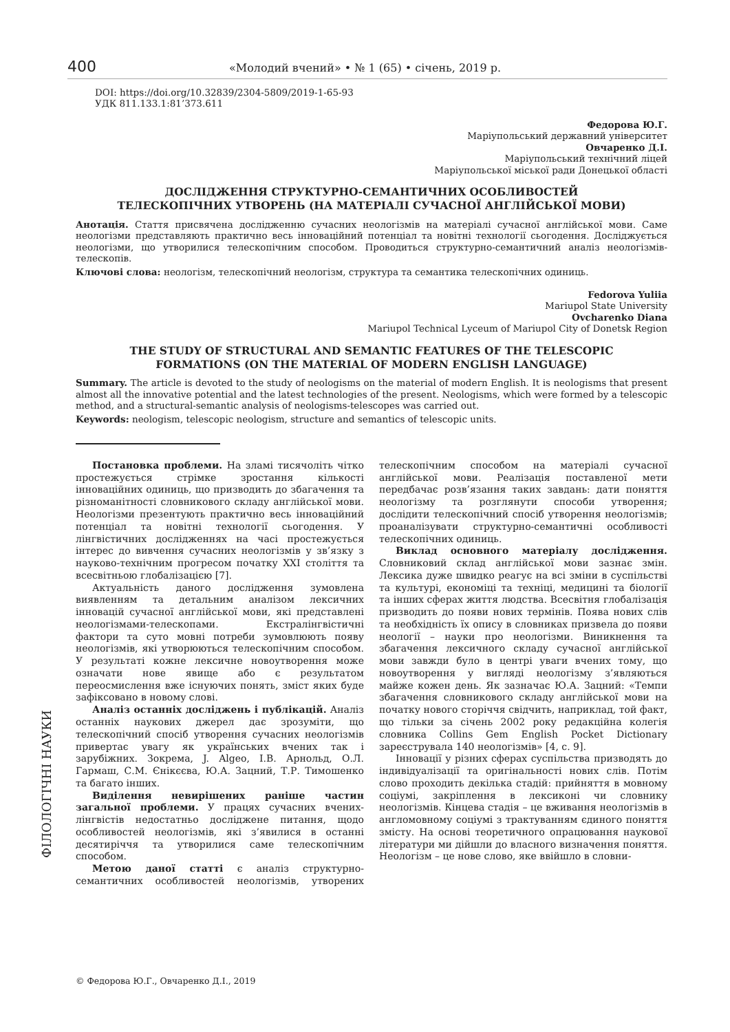400 «Молодий вчений» • № 1 (65) • січень, 2019 р.
ФІЛОЛОГІЧНІ НАУКИ
DOI: https://doi.org/10.32839/2304-5809/2019-1-65-93
УДК 811.133.1:81’373.611
Федорова Ю.Г.
Маріупольський державний університет
Овчаренко Д.І.
Маріупольський технічний ліцей
Маріупольської міської ради Донецької області
ДОСЛІДЖЕННЯ СТРУКТУРНО-СЕМАНТИЧНИХ ОСОБЛИВОСТЕЙ
ТЕЛЕСКОПІЧНИХ УТВОРЕНЬ (НА МАТЕРІАЛІ СУЧАСНОЇ АНГЛІЙСЬКОЇ МОВИ)
Анотація. Стаття присвячена дослідженню сучасних неологізмів на матеріалі сучасної англійської мови. Саме неологізми представляють практично весь інноваційний потенціал та новітні технології сьогодення. Досліджується неологізми, що утворилися телескопічним способом. Проводиться структурно-семантичний аналіз неологізмів-телескопів.
Ключові слова: неологізм, телескопічний неологізм, структура та семантика телескопічних одиниць.
Fedorova Yuliia
Mariupol State University
Ovcharenko Diana
Mariupol Technical Lyceum of Mariupol City of Donetsk Region
THE STUDY OF STRUCTURAL AND SEMANTIC FEATURES OF THE TELESCOPIC
FORMATIONS (ON THE MATERIAL OF MODERN ENGLISH LANGUAGE)
Summary. The article is devoted to the study of neologisms on the material of modern English. It is neologisms that present almost all the innovative potential and the latest technologies of the present. Neologisms, which were formed by a telescopic method, and a structural-semantic analysis of neologisms-telescopes was carried out.
Keywords: neologism, telescopic neologism, structure and semantics of telescopic units.
Постановка проблеми. На зламі тисячоліть чітко простежується стрімке зростання кількості інноваційних одиниць, що призводить до збагачення та різноманітності словникового складу англійської мови. Неологізми презентують практично весь інноваційний потенціал та новітні технології сьогодення. У лінгвістичних дослідженнях на часі простежується інтерес до вивчення сучасних неологізмів у зв’язку з науково-технічним прогресом початку XXI століття та всесвітньою глобалізацією [7].
Актуальність даного дослідження зумовлена виявленням та детальним аналізом лексичних інновацій сучасної англійської мови, які представлені неологізмами-телескопами. Екстралінгвістичні фактори та суто мовні потреби зумовлюють появу неологізмів, які утворюються телескопічним способом. У результаті кожне лексичне новоутворення може означати нове явище або є результатом переосмислення вже існуючих понять, зміст яких буде зафіксовано в новому слові.
Аналіз останніх досліджень і публікацій. Аналіз останніх наукових джерел дає зрозуміти, що телескопічний спосіб утворення сучасних неологізмів привертає увагу як українських вчених так і зарубіжних. Зокрема, J. Algeo, І.В. Арнольд, О.Л. Гармаш, С.М. Єнікєєва, Ю.А. Зацний, Т.Р. Тимошенко та багато інших.
Виділення невирішених раніше частин загальної проблеми. У працях сучасних вчених-лінгвістів недостатньо досліджене питання, щодо особливостей неологізмів, які з’явилися в останні десятиріччя та утворилися саме телескопічним способом.
Метою даної статті є аналіз структурно-семантичних особливостей неологізмів, утворених телескопічним способом на матеріалі сучасної англійської мови. Реалізація поставленої мети передбачає розв’язання таких завдань: дати поняття неологізму та розглянути способи утворення; дослідити телескопічний спосіб утворення неологізмів; проаналізувати структурно-семантичні особливості телескопічних одиниць.
Виклад основного матеріалу дослідження. Словниковий склад англійської мови зазнає змін. Лексика дуже швидко реагує на всі зміни в суспільстві та культурі, економіці та техніці, медицині та біології та інших сферах життя людства. Всесвітня глобалізація призводить до появи нових термінів. Поява нових слів та необхідність їх опису в словниках призвела до появи неології – науки про неологізми. Виникнення та збагачення лексичного складу сучасної англійської мови завжди було в центрі уваги вчених тому, що новоутворення у вигляді неологізму з’являються майже кожен день. Як зазначає Ю.А. Зацний: «Темпи збагачення словникового складу англійської мови на початку нового сторіччя свідчить, наприклад, той факт, що тільки за січень 2002 року редакційна колегія словника Collins Gem English Pocket Dictionary зареєструвала 140 неологізмів» [4, с. 9].
Інновації у різних сферах суспільства призводять до індивідуалізації та оригінальності нових слів. Потім слово проходить декілька стадій: прийняття в мовному соціумі, закріплення в лексиконі чи словнику неологізмів. Кінцева стадія – це вживання неологізмів в англомовному соціумі з трактуванням єдиного поняття змісту. На основі теоретичного опрацювання наукової літератури ми дійшли до власного визначення поняття. Неологізм – це нове слово, яке ввійшло в словни-
© Федорова Ю.Г., Овчаренко Д.І., 2019